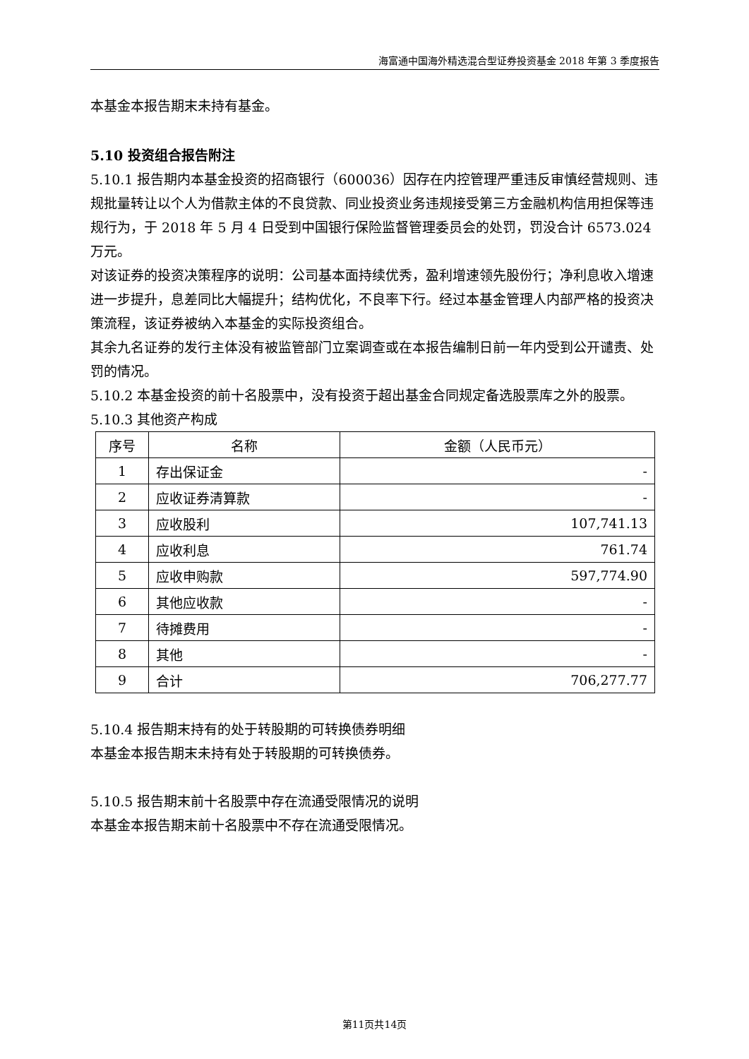海富通中国海外精选混合型证券投资基金 2018 年第 3 季度报告
本基金本报告期末未持有基金。
5.10 投资组合报告附注
5.10.1 报告期内本基金投资的招商银行（600036）因存在内控管理严重违反审慎经营规则、违规批量转让以个人为借款主体的不良贷款、同业投资业务违规接受第三方金融机构信用担保等违规行为，于 2018 年 5 月 4 日受到中国银行保险监督管理委员会的处罚，罚没合计 6573.024 万元。
对该证券的投资决策程序的说明：公司基本面持续优秀，盈利增速领先股份行；净利息收入增速进一步提升，息差同比大幅提升；结构优化，不良率下行。经过本基金管理人内部严格的投资决策流程，该证券被纳入本基金的实际投资组合。
其余九名证券的发行主体没有被监管部门立案调查或在本报告编制日前一年内受到公开谴责、处罚的情况。
5.10.2 本基金投资的前十名股票中，没有投资于超出基金合同规定备选股票库之外的股票。
5.10.3 其他资产构成
| 序号 | 名称 | 金额（人民币元） |
| --- | --- | --- |
| 1 | 存出保证金 | - |
| 2 | 应收证券清算款 | - |
| 3 | 应收股利 | 107,741.13 |
| 4 | 应收利息 | 761.74 |
| 5 | 应收申购款 | 597,774.90 |
| 6 | 其他应收款 | - |
| 7 | 待摊费用 | - |
| 8 | 其他 | - |
| 9 | 合计 | 706,277.77 |
5.10.4 报告期末持有的处于转股期的可转换债券明细
本基金本报告期末未持有处于转股期的可转换债券。
5.10.5 报告期末前十名股票中存在流通受限情况的说明
本基金本报告期末前十名股票中不存在流通受限情况。
第11页共14页